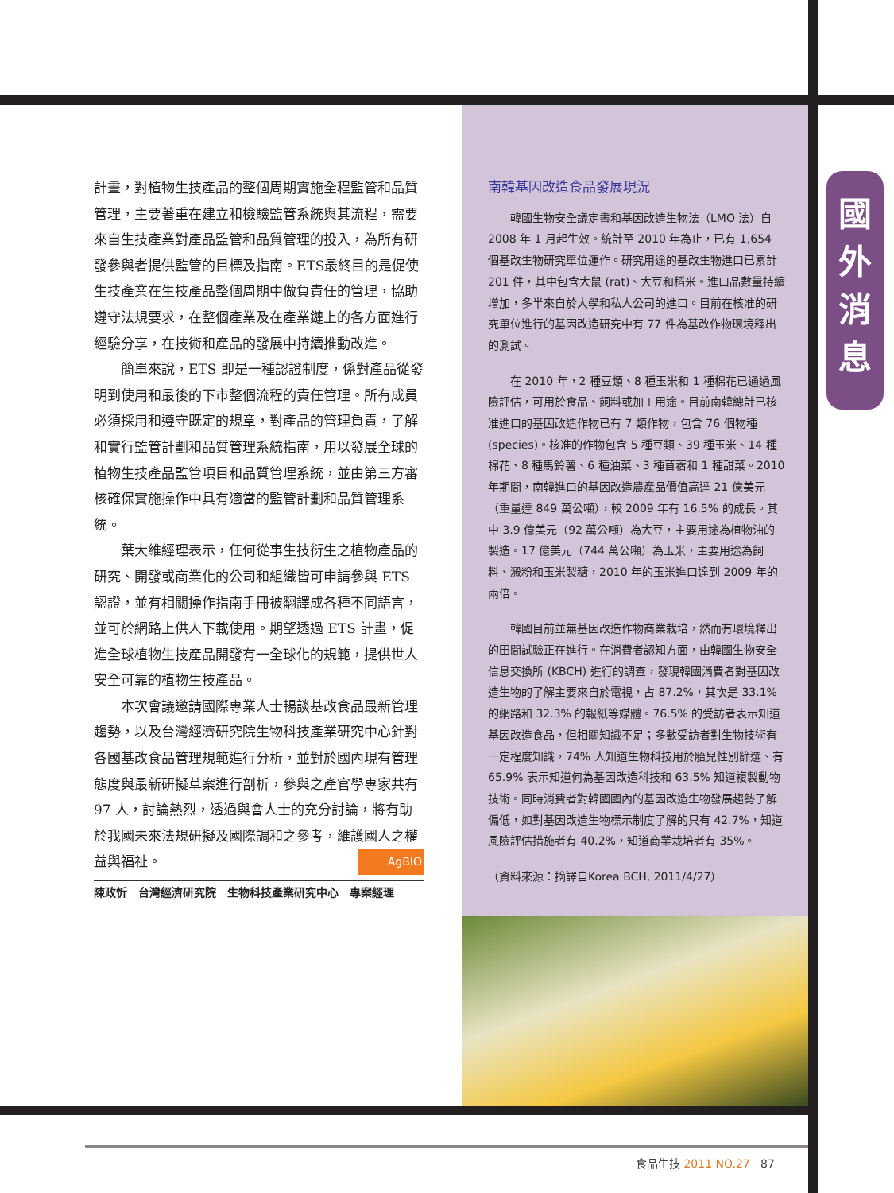計畫，對植物生技產品的整個周期實施全程監管和品質管理，主要著重在建立和檢驗監管系統與其流程，需要來自生技產業對產品監管和品質管理的投入，為所有研發參與者提供監管的目標及指南。ETS最終目的是促使生技產業在生技產品整個周期中做負責任的管理，協助遵守法規要求，在整個產業及在產業鏈上的各方面進行經驗分享，在技術和產品的發展中持續推動改進。
簡單來說，ETS 即是一種認證制度，係對產品從發明到使用和最後的下市整個流程的責任管理。所有成員必須採用和遵守既定的規章，對產品的管理負責，了解和實行監管計劃和品質管理系統指南，用以發展全球的植物生技產品監管項目和品質管理系統，並由第三方審核確保實施操作中具有適當的監管計劃和品質管理系統。
葉大維經理表示，任何從事生技衍生之植物產品的研究、開發或商業化的公司和組織皆可申請參與 ETS 認證，並有相關操作指南手冊被翻譯成各種不同語言，並可於網路上供人下載使用。期望透過 ETS 計畫，促進全球植物生技產品開發有一全球化的規範，提供世人安全可靠的植物生技產品。
本次會議邀請國際專業人士暢談基改食品最新管理趨勢，以及台灣經濟研究院生物科技產業研究中心針對各國基改食品管理規範進行分析，並對於國內現有管理態度與最新研擬草案進行剖析，參與之產官學專家共有 97 人，討論熱烈，透過與會人士的充分討論，將有助於我國未來法規研擬及國際調和之參考，維護國人之權益與福祉。 AgBIO
陳政忻　台灣經濟研究院　生物科技產業研究中心　專案經理
南韓基因改造食品發展現況
韓國生物安全議定書和基因改造生物法（LMO 法）自 2008 年 1 月起生效。統計至 2010 年為止，已有 1,654 個基改生物研究單位運作。研究用途的基改生物進口已累計 201 件，其中包含大鼠 (rat)、大豆和稻米。進口品數量持續增加，多半來自於大學和私人公司的進口。目前在核准的研究單位進行的基因改造研究中有 77 件為基改作物環境釋出的測試。
在 2010 年，2 種豆類、8 種玉米和 1 種棉花已通過風險評估，可用於食品、飼料或加工用途。目前南韓總計已核准進口的基因改造作物已有 7 類作物，包含 76 個物種 (species)。核准的作物包含 5 種豆類、39 種玉米、14 種棉花、8 種馬鈴薯、6 種油菜、3 種苜蓿和 1 種甜菜。2010 年期間，南韓進口的基因改造農產品價值高達 21 億美元（重量達 849 萬公噸），較 2009 年有 16.5% 的成長。其中 3.9 億美元（92 萬公噸）為大豆，主要用途為植物油的製造。17 億美元（744 萬公噸）為玉米，主要用途為飼料、澱粉和玉米製糖，2010 年的玉米進口達到 2009 年的兩倍。
韓國目前並無基因改造作物商業栽培，然而有環境釋出的田間試驗正在進行。在消費者認知方面，由韓國生物安全信息交換所 (KBCH) 進行的調查，發現韓國消費者對基因改造生物的了解主要來自於電視，占 87.2%，其次是 33.1% 的網路和 32.3% 的報紙等媒體。76.5% 的受訪者表示知道基因改造食品，但相關知識不足；多數受訪者對生物技術有一定程度知識，74% 人知道生物科技用於胎兒性別篩選、有 65.9% 表示知道何為基因改造科技和 63.5% 知道複製動物技術。同時消費者對韓國國內的基因改造生物發展趨勢了解偏低，如對基因改造生物標示制度了解的只有 42.7%，知道風險評估措施者有 40.2%，知道商業栽培者有 35%。
（資料來源：摘譯自Korea BCH, 2011/4/27）
國
外
消
息
食品生技 2011 NO.27 87